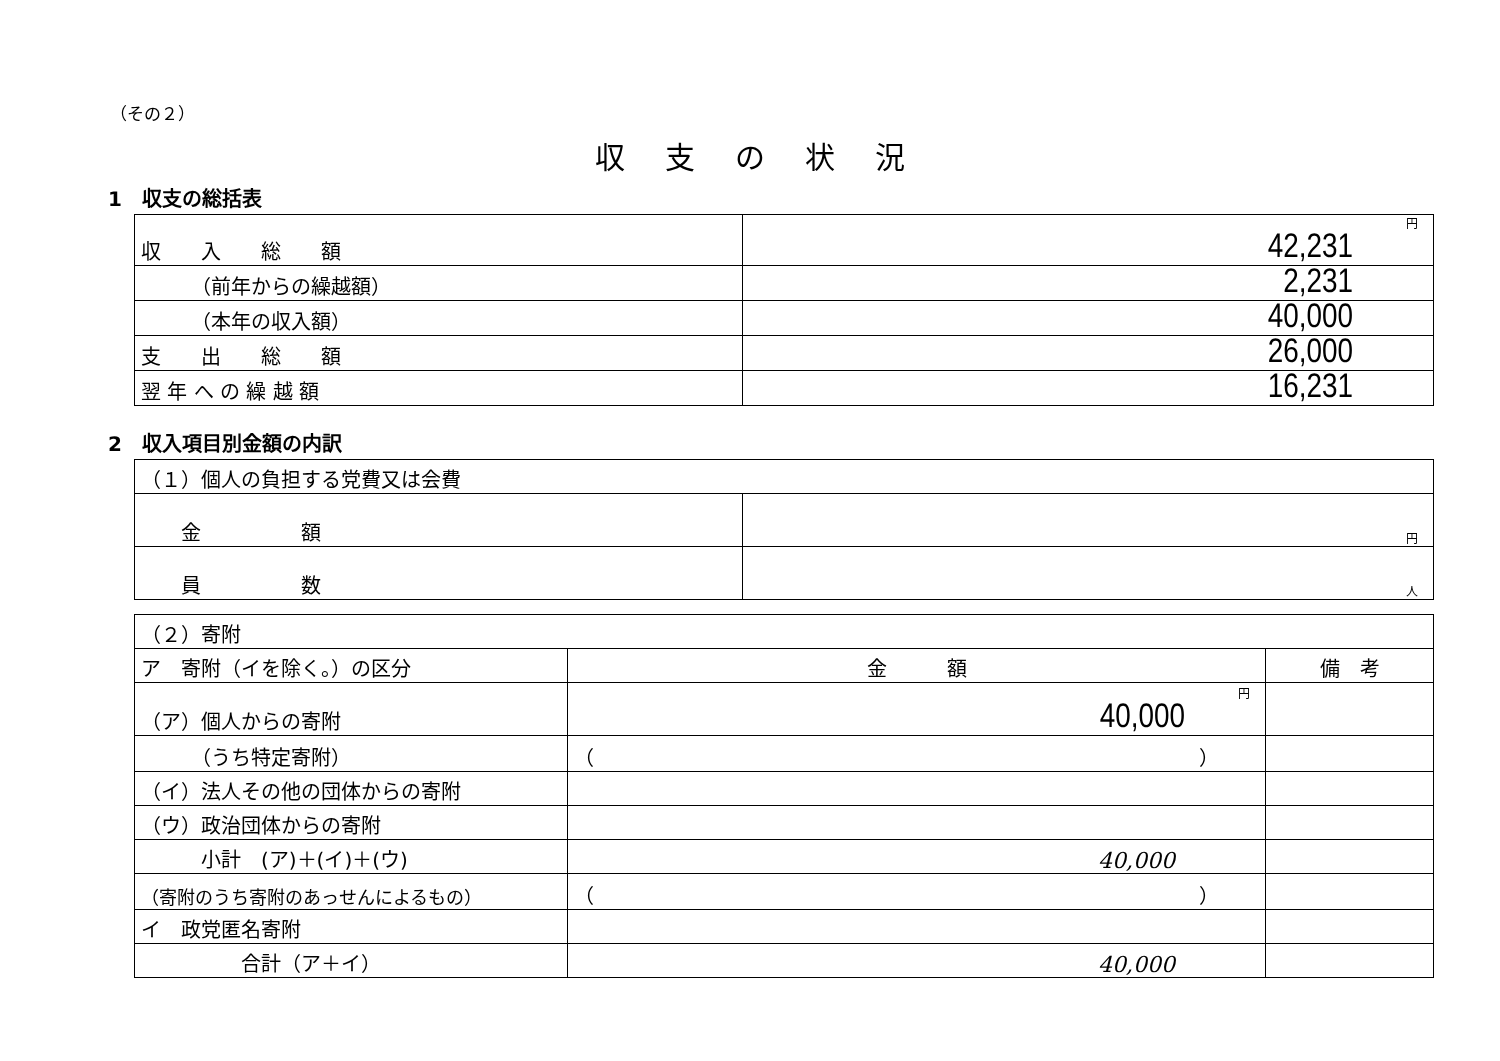（その２）
収支の状況
1　収支の総括表
| 収 入 総 額 | 円 42,231 |
| （前年からの繰越額） | 2,231 |
| （本年の収入額） | 40,000 |
| 支 出 総 額 | 26,000 |
| 翌 年 へ の 繰 越 額 | 16,231 |
2　収入項目別金額の内訳
| （１）個人の負担する党費又は会費 | |
| 金 額 | 円 |
| 員 数 | 人 |
| （２）寄附 | | |
| ア 寄附（イを除く。）の区分 | 金 額 | 備 考 |
| （ア）個人からの寄附 | 円 40,000 | |
| （うち特定寄附） | （ ） | |
| （イ）法人その他の団体からの寄附 | | |
| （ウ）政治団体からの寄附 | | |
| 小計 (ア)＋(イ)＋(ウ) | 40,000 | |
| （寄附のうち寄附のあっせんによるもの） | （ ） | |
| イ 政党匿名寄附 | | |
| 合計（ア＋イ） | 40,000 | |